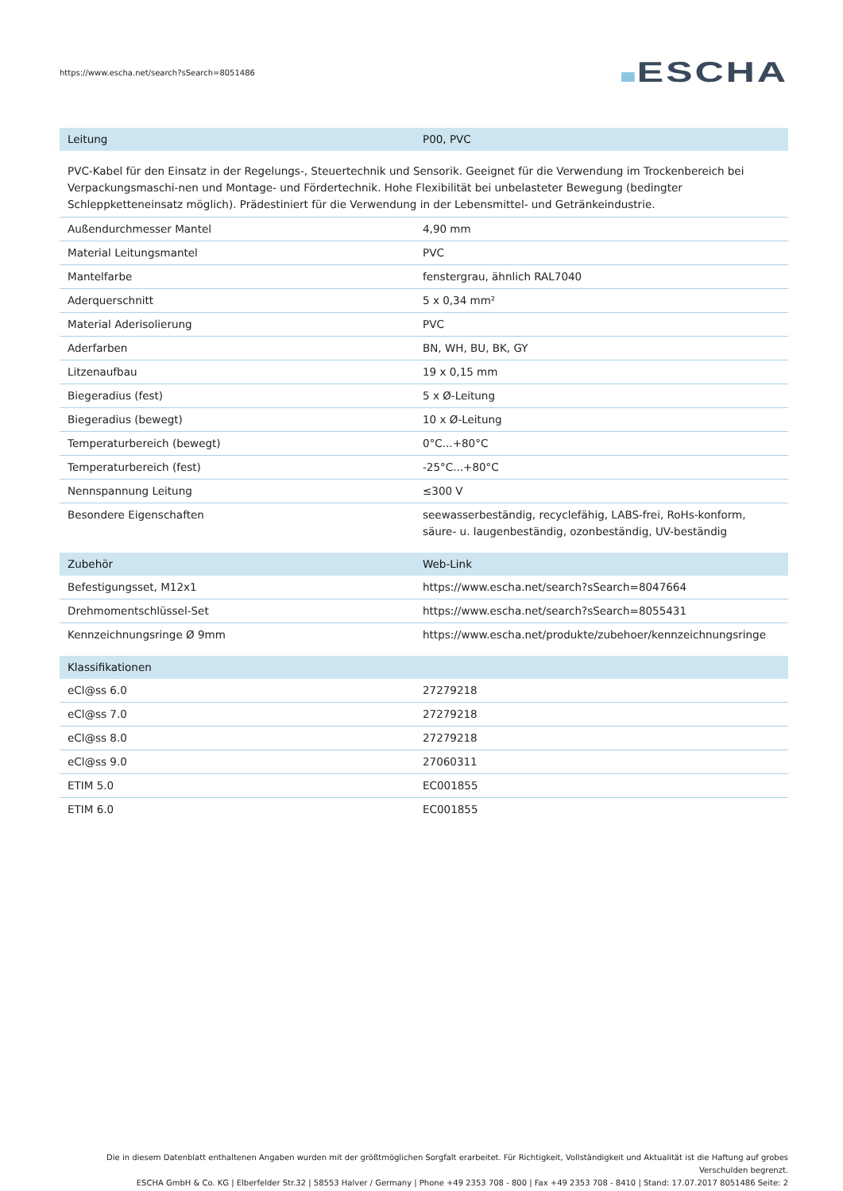https://www.escha.net/search?sSearch=8051486
ESCHA
| Leitung | P00, PVC |
| --- | --- |
PVC-Kabel für den Einsatz in der Regelungs-, Steuertechnik und Sensorik. Geeignet für die Verwendung im Trockenbereich bei Verpackungsmaschi-nen und Montage- und Fördertechnik. Hohe Flexibilität bei unbelasteter Bewegung (bedingter Schleppketteneinsatz möglich). Prädestiniert für die Verwendung in der Lebensmittel- und Getränkeindustrie.
| Außendurchmesser Mantel | 4,90 mm |
| Material Leitungsmantel | PVC |
| Mantelfarbe | fenstergrau, ähnlich RAL7040 |
| Aderquerschnitt | 5 x 0,34 mm² |
| Material Aderisolierung | PVC |
| Aderfarben | BN, WH, BU, BK, GY |
| Litzenaufbau | 19 x 0,15 mm |
| Biegeradius (fest) | 5 x Ø-Leitung |
| Biegeradius (bewegt) | 10 x Ø-Leitung |
| Temperaturbereich (bewegt) | 0°C...+80°C |
| Temperaturbereich (fest) | -25°C...+80°C |
| Nennspannung Leitung | ≤300 V |
| Besondere Eigenschaften | seewasserbeständig, recyclefähig, LABS-frei, RoHs-konform, säure- u. laugenbeständig, ozonbeständig, UV-beständig |
| Zubehör | Web-Link |
| --- | --- |
| Befestigungsset, M12x1 | https://www.escha.net/search?sSearch=8047664 |
| Drehmomentschlüssel-Set | https://www.escha.net/search?sSearch=8055431 |
| Kennzeichnungsringe Ø 9mm | https://www.escha.net/produkte/zubehoer/kennzeichnungsringe |
| Klassifikationen | |
| --- | --- |
| eCl@ss 6.0 | 27279218 |
| eCl@ss 7.0 | 27279218 |
| eCl@ss 8.0 | 27279218 |
| eCl@ss 9.0 | 27060311 |
| ETIM 5.0 | EC001855 |
| ETIM 6.0 | EC001855 |
Die in diesem Datenblatt enthaltenen Angaben wurden mit der größtmöglichen Sorgfalt erarbeitet. Für Richtigkeit, Vollständigkeit und Aktualität ist die Haftung auf grobes Verschulden begrenzt.
ESCHA GmbH & Co. KG | Elberfelder Str.32 | 58553 Halver / Germany | Phone +49 2353 708 - 800 | Fax +49 2353 708 - 8410 | Stand: 17.07.2017 8051486 Seite: 2